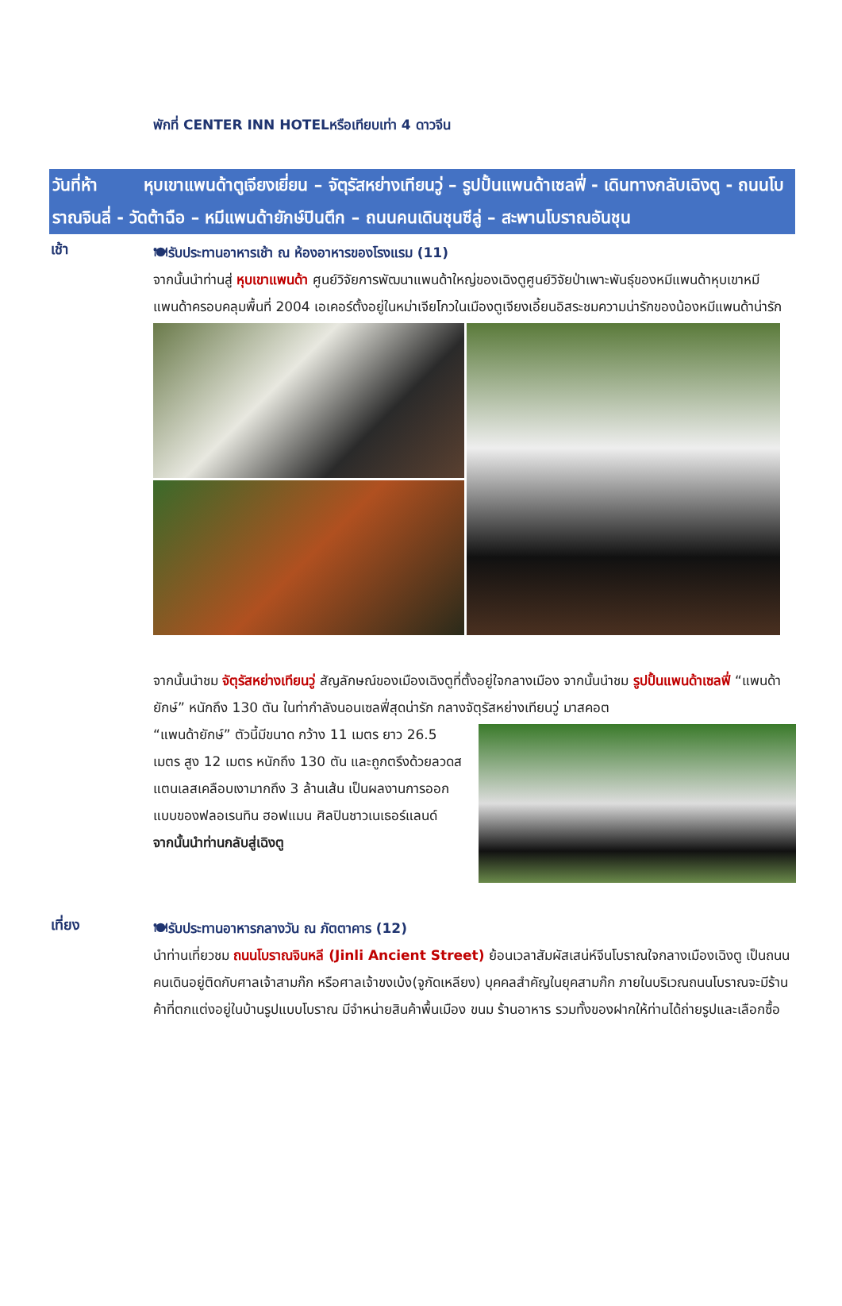พักที่ CENTER INN HOTELหรือเทียบเท่า 4 ดาวจีน
วันที่ห้า หุบเขาแพนด้าตูเจียงเยี่ยน – จัตุรัสหย่างเทียนวู่ – รูปปั้นแพนด้าเซลฟี่ - เดินทางกลับเฉิงตู - ถนนโบราณจินลี่ - วัดต้าฉือ – หมีแพนด้ายักษ์ปินตึก – ถนนคนเดินชุนซีลู่ – สะพานโบราณอันชุน
เช้า
🍽รับประทานอาหารเช้า ณ ห้องอาหารของโรงแรม (11)
จากนั้นนำท่านสู่ หุบเขาแพนด้า ศูนย์วิจัยการพัฒนาแพนด้าใหญ่ของเฉิงตูศูนย์วิจัยป่าเพาะพันธุ์ของหมีแพนด้าหุบเขาหมีแพนด้าครอบคลุมพื้นที่ 2004 เอเคอร์ตั้งอยู่ในหม่าเจียโกวในเมืองตูเจียงเอี้ยนอิสระชมความน่ารักของน้องหมีแพนด้าน่ารัก
จากนั้นนำชม จัตุรัสหย่างเทียนวู่ สัญลักษณ์ของเมืองเฉิงตูที่ตั้งอยู่ใจกลางเมือง จากนั้นนำชม รูปปั้นแพนด้าเซลฟี่ “แพนด้ายักษ์” หนักถึง 130 ตัน ในท่ากำลังนอนเซลฟี่สุดน่ารัก กลางจัตุรัสหย่างเทียนวู่ มาสคอต
“แพนด้ายักษ์” ตัวนี้มีขนาด กว้าง 11 เมตร ยาว 26.5 เมตร สูง 12 เมตร หนักถึง 130 ตัน และถูกตรึงด้วยลวดสแตนเลสเคลือบเงามากถึง 3 ล้านเส้น เป็นผลงานการออกแบบของฟลอเรนทิน ฮอฟแมน ศิลปินชาวเนเธอร์แลนด์
จากนั้นนำท่านกลับสู่เฉิงตู
เที่ยง
🍽รับประทานอาหารกลางวัน ณ ภัตตาคาร (12)
นำท่านเที่ยวชม ถนนโบราณจินหลี (Jinli Ancient Street) ย้อนเวลาสัมผัสเสน่ห์จีนโบราณใจกลางเมืองเฉิงตู เป็นถนนคนเดินอยู่ติดกับศาลเจ้าสามก๊ก หรือศาลเจ้าขงเบ้ง(จูกัดเหลียง) บุคคลสำคัญในยุคสามก๊ก ภายในบริเวณถนนโบราณจะมีร้านค้าที่ตกแต่งอยู่ในบ้านรูปแบบโบราณ มีจำหน่ายสินค้าพื้นเมือง ขนม ร้านอาหาร รวมทั้งของฝากให้ท่านได้ถ่ายรูปและเลือกซื้อ